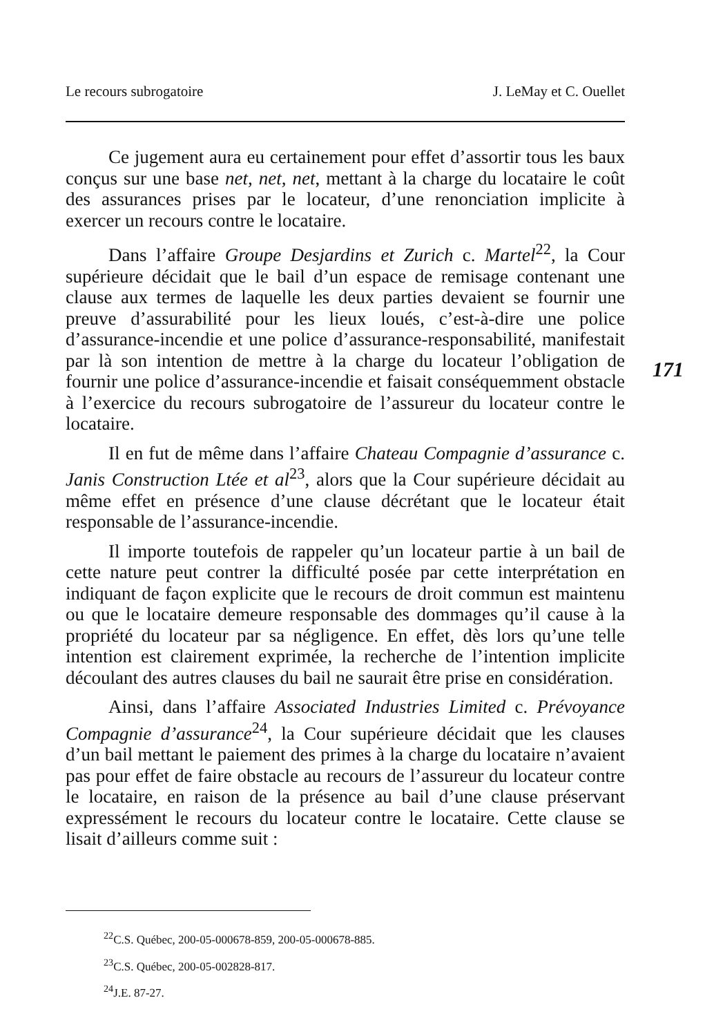Le recours subrogatoire J. LeMay et C. Ouellet
Ce jugement aura eu certainement pour effet d’assortir tous les baux conçus sur une base net, net, net, mettant à la charge du locataire le coût des assurances prises par le locateur, d’une renonciation implicite à exercer un recours contre le locataire.
Dans l’affaire Groupe Desjardins et Zurich c. Martel<sup>22</sup>, la Cour supérieure décidait que le bail d’un espace de remisage contenant une clause aux termes de laquelle les deux parties devaient se fournir une preuve d’assurabilité pour les lieux loués, c’est-à-dire une police d’assurance-incendie et une police d’assurance-responsabilité, manifestait par là son intention de mettre à la charge du locateur l’obligation de fournir une police d’assurance-incendie et faisait conséquemment obstacle à l’exercice du recours subrogatoire de l’assureur du locateur contre le locataire.
Il en fut de même dans l’affaire Chateau Compagnie d’assurance c. Janis Construction Ltée et al<sup>23</sup>, alors que la Cour supérieure décidait au même effet en présence d’une clause décrétant que le locateur était responsable de l’assurance-incendie.
Il importe toutefois de rappeler qu’un locateur partie à un bail de cette nature peut contrer la difficulté posée par cette interprétation en indiquant de façon explicite que le recours de droit commun est maintenu ou que le locataire demeure responsable des dommages qu’il cause à la propriété du locateur par sa négligence. En effet, dès lors qu’une telle intention est clairement exprimée, la recherche de l’intention implicite découlant des autres clauses du bail ne saurait être prise en considération.
Ainsi, dans l’affaire Associated Industries Limited c. Prévoyance Compagnie d’assurance<sup>24</sup>, la Cour supérieure décidait que les clauses d’un bail mettant le paiement des primes à la charge du locataire n’avaient pas pour effet de faire obstacle au recours de l’assureur du locateur contre le locataire, en raison de la présence au bail d’une clause préservant expressément le recours du locateur contre le locataire. Cette clause se lisait d’ailleurs comme suit :
171
<sup>22</sup>C.S. Québec, 200-05-000678-859, 200-05-000678-885.
<sup>23</sup>C.S. Québec, 200-05-002828-817.
<sup>24</sup> J.E. 87-27.